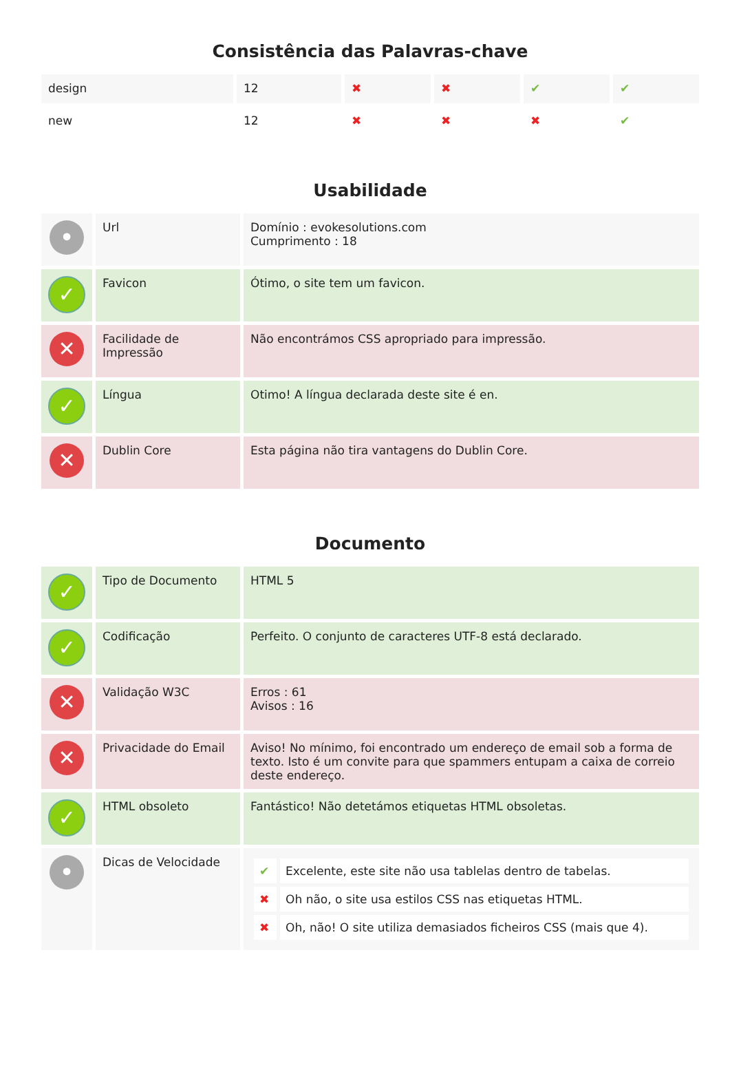Consistência das Palavras-chave
| design | 12 | ✖ | ✖ | ✔ | ✔ |
| new | 12 | ✖ | ✖ | ✖ | ✔ |
Usabilidade
| • | Url | Domínio : evokesolutions.com Cumprimento : 18 |
| ✓ | Favicon | Ótimo, o site tem um favicon. |
| ✕ | Facilidade de Impressão | Não encontrámos CSS apropriado para impressão. |
| ✓ | Língua | Otimo! A língua declarada deste site é en. |
| ✕ | Dublin Core | Esta página não tira vantagens do Dublin Core. |
Documento
| ✓ | Tipo de Documento | HTML 5 |
| ✓ | Codificação | Perfeito. O conjunto de caracteres UTF-8 está declarado. |
| ✕ | Validação W3C | Erros : 61 Avisos : 16 |
| ✕ | Privacidade do Email | Aviso! No mínimo, foi encontrado um endereço de email sob a forma de texto. Isto é um convite para que spammers entupam a caixa de correio deste endereço. |
| ✓ | HTML obsoleto | Fantástico! Não detetámos etiquetas HTML obsoletas. |
| • | Dicas de Velocidade | / ✔ / Excelente, este site não usa tablelas dentro de tabelas. / / ✖ / Oh não, o site usa estilos CSS nas etiquetas HTML. / / ✖ / Oh, não! O site utiliza demasiados ficheiros CSS (mais que 4). / |